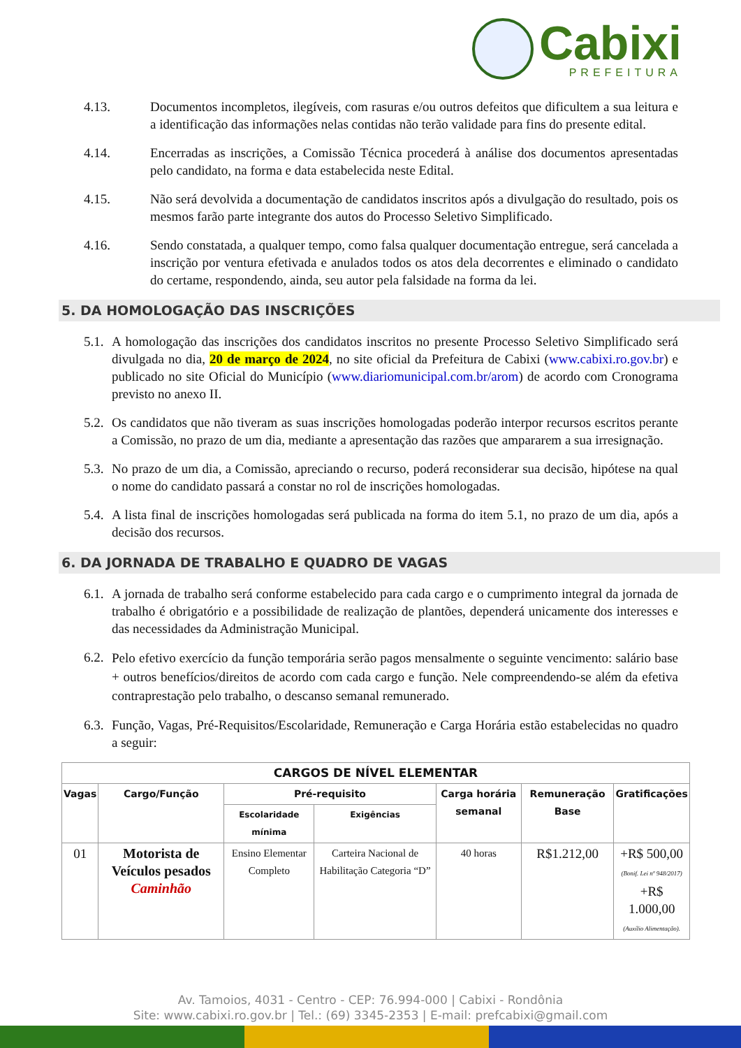Cabixi
PREFEITURA
4.13. Documentos incompletos, ilegíveis, com rasuras e/ou outros defeitos que dificultem a sua leitura e a identificação das informações nelas contidas não terão validade para fins do presente edital.
4.14. Encerradas as inscrições, a Comissão Técnica procederá à análise dos documentos apresentadas pelo candidato, na forma e data estabelecida neste Edital.
4.15. Não será devolvida a documentação de candidatos inscritos após a divulgação do resultado, pois os mesmos farão parte integrante dos autos do Processo Seletivo Simplificado.
4.16. Sendo constatada, a qualquer tempo, como falsa qualquer documentação entregue, será cancelada a inscrição por ventura efetivada e anulados todos os atos dela decorrentes e eliminado o candidato do certame, respondendo, ainda, seu autor pela falsidade na forma da lei.
5. DA HOMOLOGAÇÃO DAS INSCRIÇÕES
5.1.
A homologação das inscrições dos candidatos inscritos no presente Processo Seletivo Simplificado será divulgada no dia, 20 de março de 2024, no site oficial da Prefeitura de Cabixi (www.cabixi.ro.gov.br) e publicado no site Oficial do Município (www.diariomunicipal.com.br/arom) de acordo com Cronograma previsto no anexo II.
5.2.
Os candidatos que não tiveram as suas inscrições homologadas poderão interpor recursos escritos perante a Comissão, no prazo de um dia, mediante a apresentação das razões que ampararem a sua irresignação.
5.3.
No prazo de um dia, a Comissão, apreciando o recurso, poderá reconsiderar sua decisão, hipótese na qual o nome do candidato passará a constar no rol de inscrições homologadas.
5.4.
A lista final de inscrições homologadas será publicada na forma do item 5.1, no prazo de um dia, após a decisão dos recursos.
6. DA JORNADA DE TRABALHO E QUADRO DE VAGAS
6.1.
A jornada de trabalho será conforme estabelecido para cada cargo e o cumprimento integral da jornada de trabalho é obrigatório e a possibilidade de realização de plantões, dependerá unicamente dos interesses e das necessidades da Administração Municipal.
6.2.
Pelo efetivo exercício da função temporária serão pagos mensalmente o seguinte vencimento: salário base + outros benefícios/direitos de acordo com cada cargo e função. Nele compreendendo-se além da efetiva contraprestação pelo trabalho, o descanso semanal remunerado.
6.3.
Função, Vagas, Pré-Requisitos/Escolaridade, Remuneração e Carga Horária estão estabelecidas no quadro a seguir:
| CARGOS DE NÍVEL ELEMENTAR | | | | | | |
| --- | --- | --- | --- | --- | --- | --- |
| Vagas | Cargo/Função | Pré-requisito | | Carga horária semanal | Remuneração Base | Gratificações |
| | | Escolaridade mínima | Exigências | | | |
| 01 | Motorista de Veículos pesados Caminhão | Ensino Elementar Completo | Carteira Nacional de Habilitação Categoria “D” | 40 horas | R$1.212,00 | +R$ 500,00 (Bonif. Lei nº 948/2017) +R$ 1.000,00 (Auxílio Alimentação). |
Av. Tamoios, 4031 - Centro - CEP: 76.994-000 | Cabixi - Rondônia
Site: www.cabixi.ro.gov.br | Tel.: (69) 3345-2353 | E-mail: prefcabixi@gmail.com